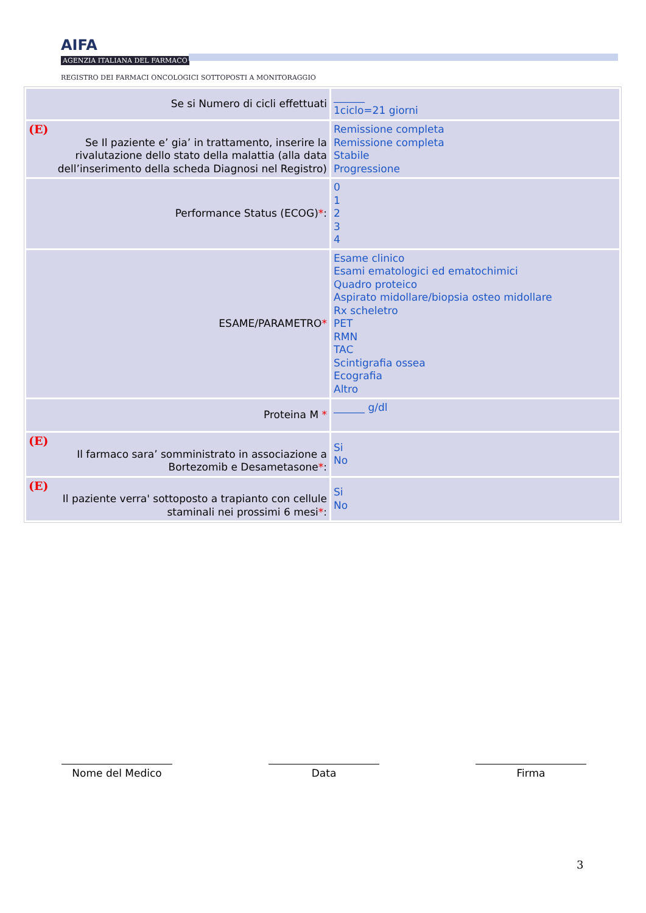AIFA
AGENZIA ITALIANA DEL FARMACO
REGISTRO DEI FARMACI ONCOLOGICI SOTTOPOSTI A MONITORAGGIO
| Se si Numero di cicli effettuati | ______ 1ciclo=21 giorni |
| (E) Se Il paziente e’ gia’ in trattamento, inserire la rivalutazione dello stato della malattia (alla data dell’inserimento della scheda Diagnosi nel Registro) | Remissione completa Remissione completa Stabile Progressione |
| Performance Status (ECOG) * : | 0 1 2 3 4 |
| ESAME/PARAMETRO * | Esame clinico Esami ematologici ed ematochimici Quadro proteico Aspirato midollare/biopsia osteo midollare Rx scheletro PET RMN TAC Scintigrafia ossea Ecografia Altro |
| Proteina M * | ______ g/dl |
| (E) Il farmaco sara’ somministrato in associazione a Bortezomib e Desametasone * : | Si No |
| (E) Il paziente verra' sottoposto a trapianto con cellule staminali nei prossimi 6 mesi * : | Si No |
Nome del Medico Data Firma
3